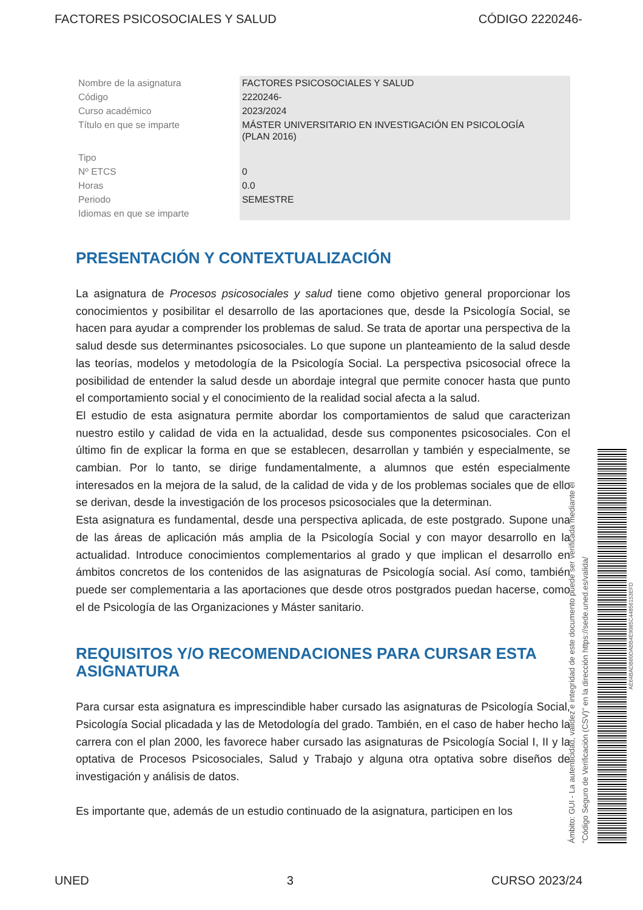FACTORES PSICOSOCIALES Y SALUD CÓDIGO 2220246-
| Nombre de la asignatura | FACTORES PSICOSOCIALES Y SALUD |
| Código | 2220246- |
| Curso académico | 2023/2024 |
| Título en que se imparte | MÁSTER UNIVERSITARIO EN INVESTIGACIÓN EN PSICOLOGÍA (PLAN 2016) |
| Tipo | |
| Nº ETCS | 0 |
| Horas | 0.0 |
| Periodo | SEMESTRE |
| Idiomas en que se imparte | |
PRESENTACIÓN Y CONTEXTUALIZACIÓN
La asignatura de Procesos psicosociales y salud tiene como objetivo general proporcionar los conocimientos y posibilitar el desarrollo de las aportaciones que, desde la Psicología Social, se hacen para ayudar a comprender los problemas de salud. Se trata de aportar una perspectiva de la salud desde sus determinantes psicosociales. Lo que supone un planteamiento de la salud desde las teorías, modelos y metodología de la Psicología Social. La perspectiva psicosocial ofrece la posibilidad de entender la salud desde un abordaje integral que permite conocer hasta que punto el comportamiento social y el conocimiento de la realidad social afecta a la salud.
El estudio de esta asignatura permite abordar los comportamientos de salud que caracterizan nuestro estilo y calidad de vida en la actualidad, desde sus componentes psicosociales. Con el último fin de explicar la forma en que se establecen, desarrollan y también y especialmente, se cambian. Por lo tanto, se dirige fundamentalmente, a alumnos que estén especialmente interesados en la mejora de la salud, de la calidad de vida y de los problemas sociales que de ello se derivan, desde la investigación de los procesos psicosociales que la determinan.
Esta asignatura es fundamental, desde una perspectiva aplicada, de este postgrado. Supone una de las áreas de aplicación más amplia de la Psicología Social y con mayor desarrollo en la actualidad. Introduce conocimientos complementarios al grado y que implican el desarrollo en ámbitos concretos de los contenidos de las asignaturas de Psicología social. Así como, también puede ser complementaria a las aportaciones que desde otros postgrados puedan hacerse, como el de Psicología de las Organizaciones y Máster sanitario.
REQUISITOS Y/O RECOMENDACIONES PARA CURSAR ESTA ASIGNATURA
Para cursar esta asignatura es imprescindible haber cursado las asignaturas de Psicología Social, Psicología Social plicadada y las de Metodología del grado. También, en el caso de haber hecho la carrera con el plan 2000, les favorece haber cursado las asignaturas de Psicología Social I, II y la optativa de Procesos Psicosociales, Salud y Trabajo y alguna otra optativa sobre diseños de investigación y análisis de datos.
Es importante que, además de un estudio continuado de la asignatura, participen en los
Ámbito: GUI - La autenticidad, validez e integridad de este documento puede ser verificada mediante el
"Código Seguro de Verificación (CSV)" en la dirección https://sede.uned.es/valida/
AE64BADB60DABB4E9085C44856153EFD
UNED 3 CURSO 2023/24